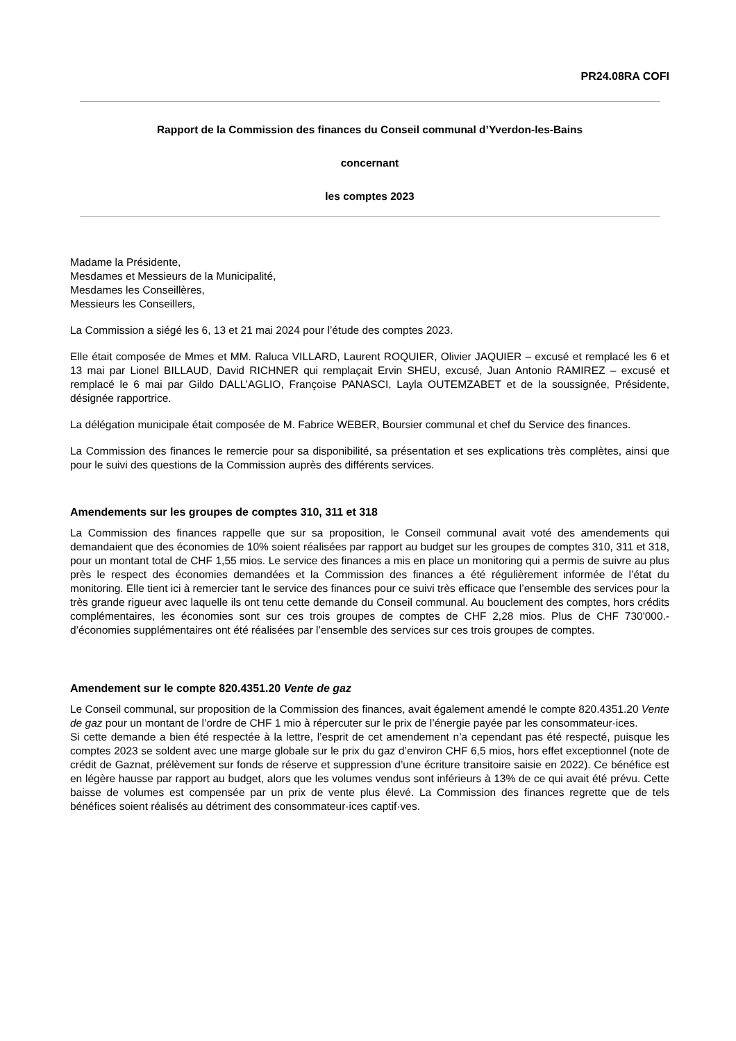PR24.08RA COFI
Rapport de la Commission des finances du Conseil communal d’Yverdon-les-Bains
concernant
les comptes 2023
Madame la Présidente,
Mesdames et Messieurs de la Municipalité,
Mesdames les Conseillères,
Messieurs les Conseillers,
La Commission a siégé les 6, 13 et 21 mai 2024 pour l’étude des comptes 2023.
Elle était composée de Mmes et MM. Raluca VILLARD, Laurent ROQUIER, Olivier JAQUIER – excusé et remplacé les 6 et 13 mai par Lionel BILLAUD, David RICHNER qui remplaçait Ervin SHEU, excusé, Juan Antonio RAMIREZ – excusé et remplacé le 6 mai par Gildo DALL’AGLIO, Françoise PANASCI, Layla OUTEMZABET et de la soussignée, Présidente, désignée rapportrice.
La délégation municipale était composée de M. Fabrice WEBER, Boursier communal et chef du Service des finances.
La Commission des finances le remercie pour sa disponibilité, sa présentation et ses explications très complètes, ainsi que pour le suivi des questions de la Commission auprès des différents services.
Amendements sur les groupes de comptes 310, 311 et 318
La Commission des finances rappelle que sur sa proposition, le Conseil communal avait voté des amendements qui demandaient que des économies de 10% soient réalisées par rapport au budget sur les groupes de comptes 310, 311 et 318, pour un montant total de CHF 1,55 mios. Le service des finances a mis en place un monitoring qui a permis de suivre au plus près le respect des économies demandées et la Commission des finances a été régulièrement informée de l’état du monitoring. Elle tient ici à remercier tant le service des finances pour ce suivi très efficace que l’ensemble des services pour la très grande rigueur avec laquelle ils ont tenu cette demande du Conseil communal. Au bouclement des comptes, hors crédits complémentaires, les économies sont sur ces trois groupes de comptes de CHF 2,28 mios. Plus de CHF 730'000.- d’économies supplémentaires ont été réalisées par l’ensemble des services sur ces trois groupes de comptes.
Amendement sur le compte 820.4351.20 Vente de gaz
Le Conseil communal, sur proposition de la Commission des finances, avait également amendé le compte 820.4351.20 Vente de gaz pour un montant de l’ordre de CHF 1 mio à répercuter sur le prix de l’énergie payée par les consommateur·ices.
Si cette demande a bien été respectée à la lettre, l’esprit de cet amendement n’a cependant pas été respecté, puisque les comptes 2023 se soldent avec une marge globale sur le prix du gaz d’environ CHF 6,5 mios, hors effet exceptionnel (note de crédit de Gaznat, prélèvement sur fonds de réserve et suppression d’une écriture transitoire saisie en 2022). Ce bénéfice est en légère hausse par rapport au budget, alors que les volumes vendus sont inférieurs à 13% de ce qui avait été prévu. Cette baisse de volumes est compensée par un prix de vente plus élevé. La Commission des finances regrette que de tels bénéfices soient réalisés au détriment des consommateur·ices captif·ves.